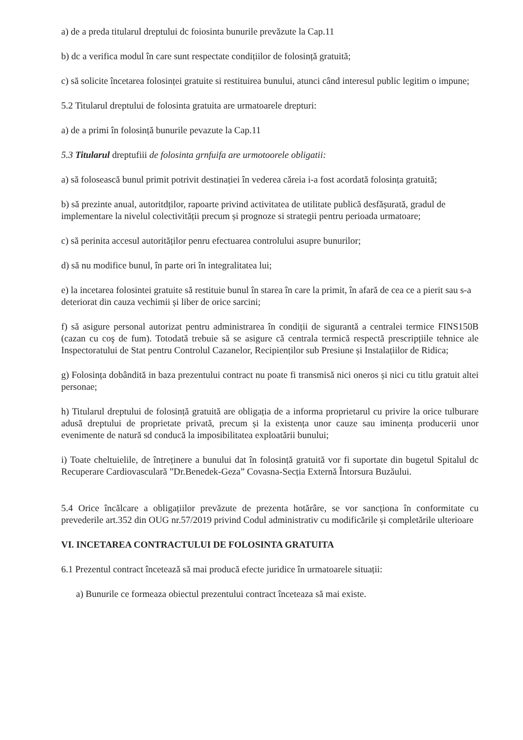a) de a preda titularul dreptului dc foiosinta bunurile prevăzute la Cap.11
b) dc a verifica modul în care sunt respectate condițiilor de folosință gratuită;
c) să solicite încetarea folosinței gratuite si restituirea bunului, atunci când interesul public legitim o impune;
5.2 Titularul dreptului de folosinta gratuita are urmatoarele drepturi:
a) de a primi în folosință bunurile pevazute la Cap.11
5.3 Titularul dreptufiii de folosinta grnfuifa are urmotoorele obligatii:
a) să folosească bunul primit potrivit destinației în vederea căreia i-a fost acordată folosința gratuită;
b) să prezinte anual, autoritdților, rapoarte privind activitatea de utilitate publică desfășurată, gradul de implementare la nivelul colectivității precum și prognoze si strategii pentru perioada urmatoare;
c) să perinita accesul autorităților penru efectuarea controlului asupre bunurilor;
d) să nu modifice bunul, în parte ori în integralitatea lui;
e) la incetarea folosintei gratuite să restituie bunul în starea în care la primit, în afară de cea ce a pierit sau s-a deteriorat din cauza vechimii și liber de orice sarcini;
f) să asigure personal autorizat pentru administrarea în condiții de sigurantă a centralei termice FINS150B (cazan cu coş de fum). Totodată trebuie să se asigure că centrala termică respectă prescripțiile tehnice ale Inspectoratului de Stat pentru Controlul Cazanelor, Recipienților sub Presiune și Instalațiilor de Ridica;
g) Folosința dobândită in baza prezentului contract nu poate fi transmisă nici oneros și nici cu titlu gratuit altei personae;
h) Titularul dreptului de folosință gratuită are obligația de a informa proprietarul cu privire la orice tulburare adusă dreptului de proprietate privată, precum și la existența unor cauze sau iminența producerii unor evenimente de natură sd conducă la imposibilitatea exploatării bunului;
i) Toate cheltuielile, de întreținere a bunului dat în folosință gratuită vor fi suportate din bugetul Spitalul dc Recuperare Cardiovasculară ”Dr.Benedek-Geza” Covasna-Secția Externă Întorsura Buzăului.
5.4 Orice încălcare a obligațiilor prevăzute de prezenta hotărâre, se vor sancționa în conformitate cu prevederile art.352 din OUG nr.57/2019 privind Codul administrativ cu modificările și completările ulterioare
VI. INCETAREA CONTRACTULUI DE FOLOSINTA GRATUITA
6.1 Prezentul contract încetează să mai producă efecte juridice în urmatoarele situații:
a) Bunurile ce formeaza obiectul prezentului contract înceteaza să mai existe.